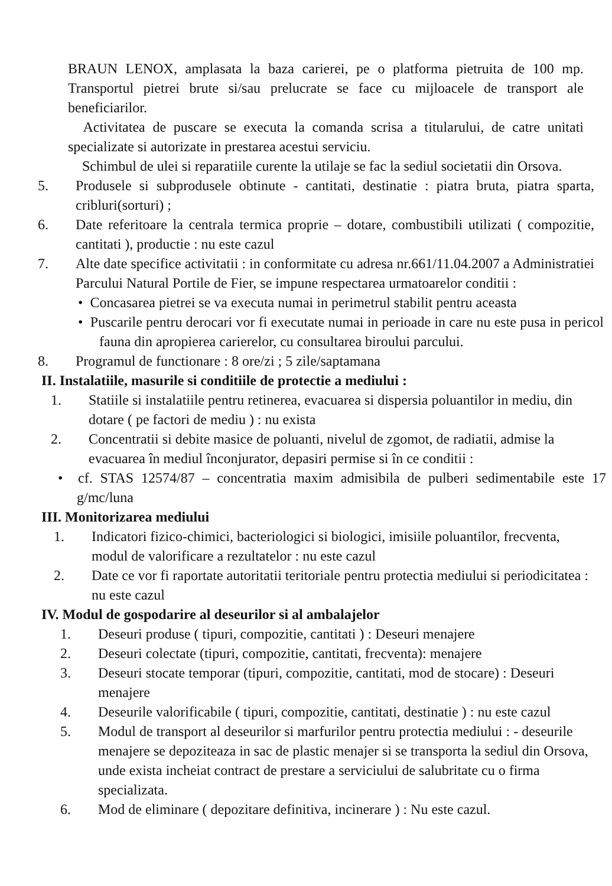BRAUN LENOX, amplasata la baza carierei, pe o platforma pietruita de 100 mp. Transportul pietrei brute si/sau prelucrate se face cu mijloacele de transport ale beneficiarilor.
Activitatea de puscare se executa la comanda scrisa a titularului, de catre unitati specializate si autorizate in prestarea acestui serviciu.
Schimbul de ulei si reparatiile curente la utilaje se fac la sediul societatii din Orsova.
5. Produsele si subprodusele obtinute - cantitati, destinatie : piatra bruta, piatra sparta, cribluri(sorturi) ;
6. Date referitoare la centrala termica proprie – dotare, combustibili utilizati ( compozitie, cantitati ), productie : nu este cazul
7. Alte date specifice activitatii : in conformitate cu adresa nr.661/11.04.2007 a Administratiei Parcului Natural Portile de Fier, se impune respectarea urmatoarelor conditii :
• Concasarea pietrei se va executa numai in perimetrul stabilit pentru aceasta
• Puscarile pentru derocari vor fi executate numai in perioade in care nu este pusa in pericol fauna din apropierea carierelor, cu consultarea biroului parcului.
8. Programul de functionare : 8 ore/zi ; 5 zile/saptamana
II. Instalatiile, masurile si conditiile de protectie a mediului :
1. Statiile si instalatiile pentru retinerea, evacuarea si dispersia poluantilor in mediu, din dotare ( pe factori de mediu ) : nu exista
2. Concentratii si debite masice de poluanti, nivelul de zgomot, de radiatii, admise la evacuarea în mediul înconjurator, depasiri permise si în ce conditii :
• cf. STAS 12574/87 – concentratia maxim admisibila de pulberi sedimentabile este 17 g/mc/luna
III. Monitorizarea mediului
1. Indicatori fizico-chimici, bacteriologici si biologici, imisiile poluantilor, frecventa, modul de valorificare a rezultatelor : nu este cazul
2. Date ce vor fi raportate autoritatii teritoriale pentru protectia mediului si periodicitatea : nu este cazul
IV. Modul de gospodarire al deseurilor si al ambalajelor
1. Deseuri produse ( tipuri, compozitie, cantitati ) : Deseuri menajere
2. Deseuri colectate (tipuri, compozitie, cantitati, frecventa): menajere
3. Deseuri stocate temporar (tipuri, compozitie, cantitati, mod de stocare) : Deseuri menajere
4. Deseurile valorificabile ( tipuri, compozitie, cantitati, destinatie ) : nu este cazul
5. Modul de transport al deseurilor si marfurilor pentru protectia mediului : - deseurile menajere se depoziteaza in sac de plastic menajer si se transporta la sediul din Orsova, unde exista incheiat contract de prestare a serviciului de salubritate cu o firma specializata.
6. Mod de eliminare ( depozitare definitiva, incinerare ) : Nu este cazul.